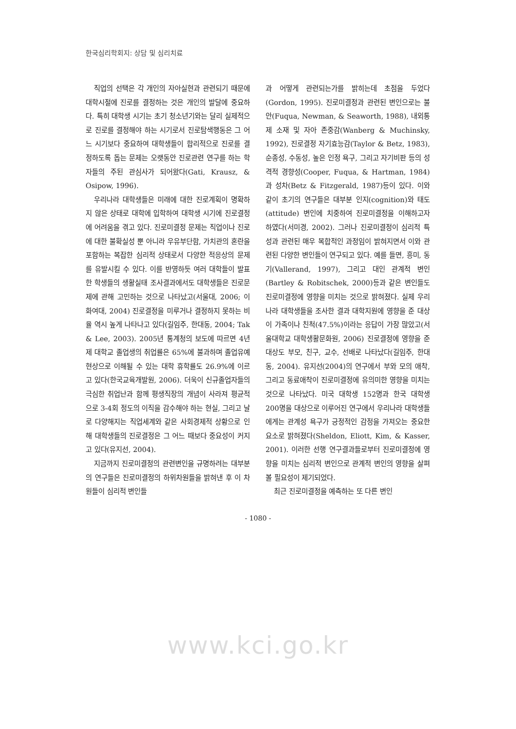한국심리학회지: 상담 및 심리치료
직업의 선택은 각 개인의 자아실현과 관련되기 때문에 대학시절에 진로를 결정하는 것은 개인의 발달에 중요하다. 특히 대학생 시기는 초기 청소년기와는 달리 실제적으로 진로를 결정해야 하는 시기로서 진로탐색행동은 그 어느 시기보다 중요하여 대학생들이 합리적으로 진로를 결정하도록 돕는 문제는 오랫동안 진로관련 연구를 하는 학자들의 주된 관심사가 되어왔다(Gati, Krausz, & Osipow, 1996).
우리나라 대학생들은 미래에 대한 진로계획이 명확하지 않은 상태로 대학에 입학하여 대학생 시기에 진로결정에 어려움을 겪고 있다. 진로미결정 문제는 직업이나 진로에 대한 불확실성 뿐 아니라 우유부단함, 가치관의 혼란을 포함하는 복잡한 심리적 상태로서 다양한 적응상의 문제를 유발시킬 수 있다. 이를 반영하듯 여러 대학들이 발표한 학생들의 생활실태 조사결과에서도 대학생들은 진로문제에 관해 고민하는 것으로 나타났고(서울대, 2006; 이화여대, 2004) 진로결정을 미루거나 결정하지 못하는 비율 역시 높게 나타나고 있다(길임주, 한대동, 2004; Tak & Lee, 2003). 2005년 통계청의 보도에 따르면 4년제 대학교 졸업생의 취업률은 65%에 불과하며 졸업유예 현상으로 이해될 수 있는 대학 휴학률도 26.9%에 이르고 있다(한국교육개발원, 2006). 더욱이 신규졸업자들의 극심한 취업난과 함께 평생직장의 개념이 사라져 평균적으로 3-4회 정도의 이직을 감수해야 하는 현실, 그리고 날로 다양해지는 직업세계와 같은 사회경제적 상황으로 인해 대학생들의 진로결정은 그 어느 때보다 중요성이 커지고 있다(유지선, 2004).
지금까지 진로미결정의 관련변인을 규명하려는 대부분의 연구들은 진로미결정의 하위차원들을 밝혀낸 후 이 차원들이 심리적 변인들
과 어떻게 관련되는가를 밝히는데 초점을 두었다(Gordon, 1995). 진로미결정과 관련된 변인으로는 불안(Fuqua, Newman, & Seaworth, 1988), 내외통제 소재 및 자아 존중감(Wanberg & Muchinsky, 1992), 진로결정 자기효능감(Taylor & Betz, 1983), 순종성, 수동성, 높은 인정 욕구, 그리고 자기비판 등의 성격적 경향성(Cooper, Fuqua, & Hartman, 1984)과 성차(Betz & Fitzgerald, 1987)등이 있다. 이와 같이 초기의 연구들은 대부분 인지(cognition)와 태도(attitude) 변인에 치중하여 진로미결정을 이해하고자 하였다(서미경, 2002). 그러나 진로미결정이 심리적 특성과 관련된 매우 복합적인 과정임이 밝혀지면서 이와 관련된 다양한 변인들이 연구되고 있다. 예를 들면, 흥미, 동기(Vallerand, 1997), 그리고 대인 관계적 변인(Bartley & Robitschek, 2000)등과 같은 변인들도 진로미결정에 영향을 미치는 것으로 밝혀졌다. 실제 우리나라 대학생들을 조사한 결과 대학지원에 영향을 준 대상이 가족이나 친척(47.5%)이라는 응답이 가장 많았고(서울대학교 대학생활문화원, 2006) 진로결정에 영향을 준 대상도 부모, 친구, 교수, 선배로 나타났다(길임주, 한대동, 2004). 유지선(2004)의 연구에서 부와 모의 애착, 그리고 동료애착이 진로미결정에 유의미한 영향을 미치는 것으로 나타났다. 미국 대학생 152명과 한국 대학생 200명을 대상으로 이루어진 연구에서 우리나라 대학생들에게는 관계성 욕구가 긍정적인 감정을 가져오는 중요한 요소로 밝혀졌다(Sheldon, Eliott, Kim, & Kasser, 2001). 이러한 선행 연구결과들로부터 진로미결정에 영향을 미치는 심리적 변인으로 관계적 변인의 영향을 살펴볼 필요성이 제기되었다.
최근 진로미결정을 예측하는 또 다른 변인
- 1080 -
www.kci.go.kr